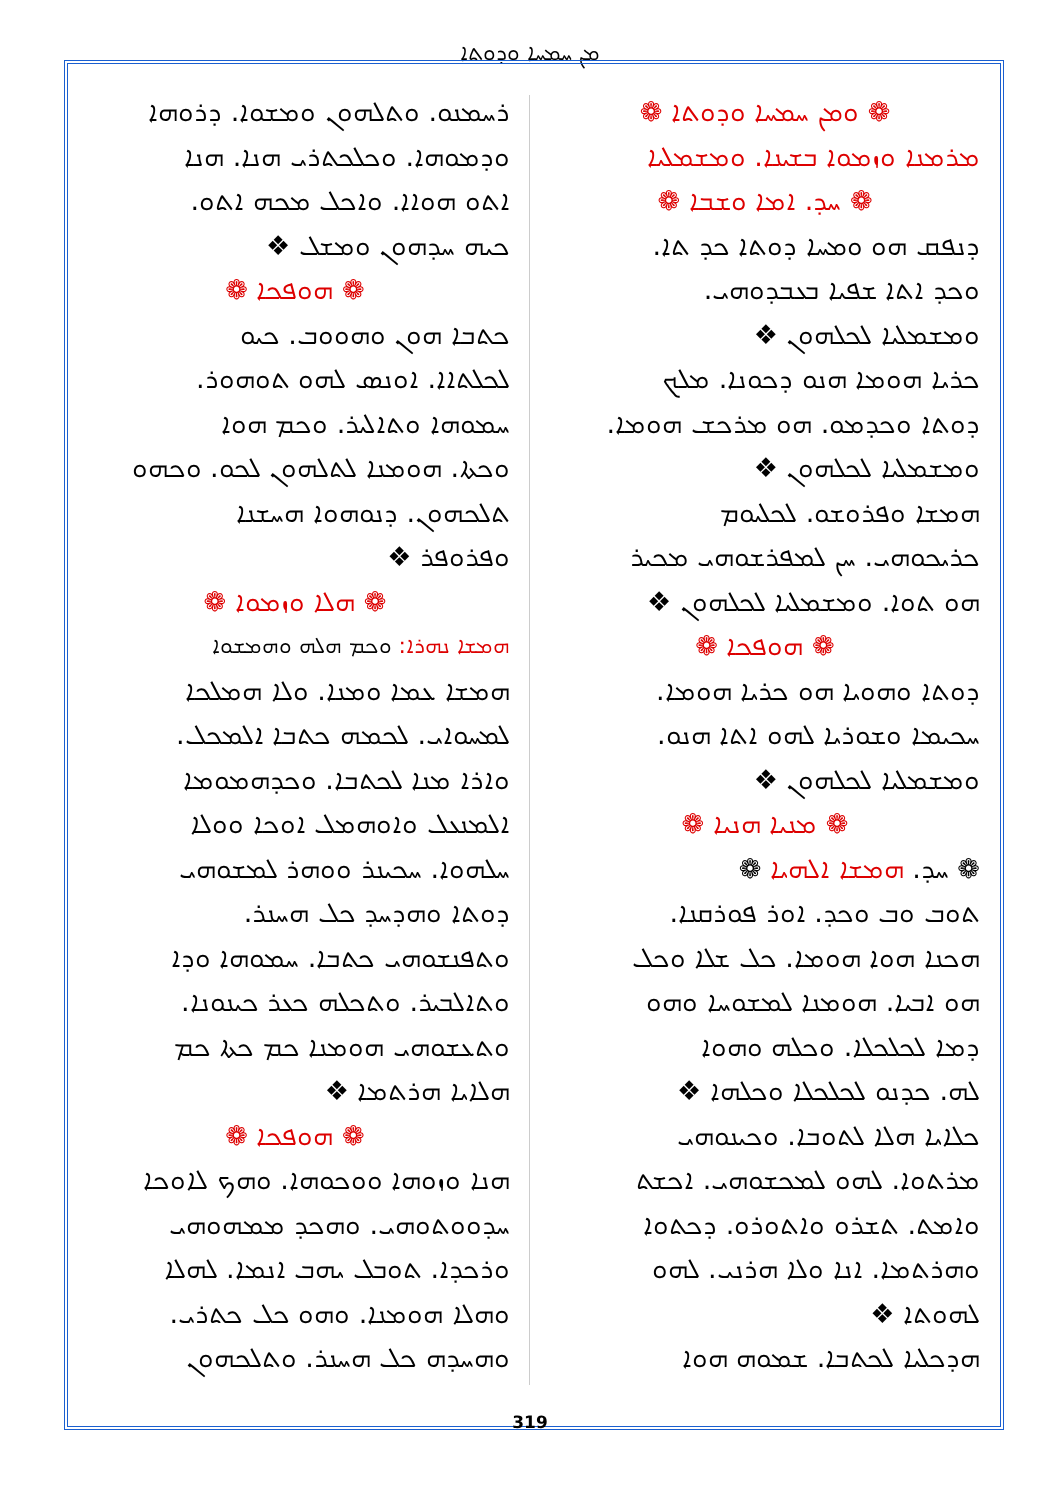ܡܢ ܚܡܚܐ ܘܕܘܬܐ
❁ ܘܡܢ ܚܡܚܐ ܘܕܘܬܐ ❁
ܡܪܡܢܐ ܘܙܡܘܐ ܒܫܝܢܐ. ܘܡܫܡܠܝܐ
❁ ܚܕ. ܐܡܐ ܘܫܒܐ ❁
ܕܢܦܩ ܗܘ ܘܡܚܐ ܕܘܬܐ ܟܕ ܬܐ.
ܘܟܕ ܐܬܐ ܫܦܝܐ ܒܥܒܕܘܗܝ.
ܘܡܫܡܠܝܐ ܠܟܠܗܘܢ ❖
ܟܪܝܐ ܗܘܡܐ ܗܢܘ ܕܟܘܢܐ. ܡܠܟ
ܕܘܬܐ ܘܟܕܡܘ. ܗܘ ܡܪܟܫ ܗܘܡܐ.
ܘܡܫܡܠܝܐ ܠܟܠܗܘܢ ❖
ܗܡܫܐ ܘܦܪܘܫܘ. ܠܟܠܝܘܡ
ܟܪܝܟܘܗܝ. ܚܢ ܠܡܦܪܫܘܗܝ ܡܟܝܪ
ܗܘ ܬܘܐ. ܘܡܫܡܠܝܐ ܠܟܠܗܘܢ ❖
❁ ܗܘܦܟܐ ❁
ܕܘܬܐ ܘܗܘܝܐ ܗܘ ܟܪܝܐ ܗܘܡܐ.
ܚܟܝܡܐ ܘܫܘܪܝܐ ܠܗܘ ܐܬܐ ܗܢܘ.
ܘܡܫܡܠܝܐ ܠܟܠܗܘܢ ❖
❁ ܡܢܝܐ ܗܢܝܐ ❁
❁ ܚܕ. ܗܡܫܐ ܐܠܗܝܐ ❁
ܬܘܒ ܘܒ ܘܟܕ. ܐܘܪ ܦܘܪܩܢܐ.
ܗܟܢܐ ܗܘܐ ܗܘܡܐ. ܟܠ ܫܠܐ ܘܟܠ
ܗܘ ܐܒܝܐ. ܗܘܡܢܐ ܠܡܫܘܚܐ ܘܗܘ
ܕܡܐ ܠܟܠܟܠܐ. ܘܟܠܗ ܘܗܘܐ
ܠܗ. ܟܕܢܘ ܠܟܠܟܠܐ ܘܟܠܗܐ ❖
ܟܠܐܝܐ ܗܠܐ ܠܬܘܒܐ. ܘܟܝܢܘܗܝ
ܡܪܬܘܐ. ܠܗܘ ܠܡܟܫܘܗܝ. ܐܟܫܬ
ܘܐܡܬ. ܬܫܪܘ ܘܐܬܘܪܘ. ܕܟܬܘܐ
ܘܗܪܬܡܐ. ܐܢܐ ܘܠܐ ܗܪܢܝ. ܠܗܘ
ܠܗܘܬܐ ❖
ܗܕܟܠܝܐ ܠܟܬܒܐ. ܫܡܘܗ ܗܘܐ
ܪܚܡܢܘ. ܘܬܠܗܘܢ ܘܡܫܘܐ. ܕܪܘܗܐ
ܘܕܡܘܗܐ. ܘܟܠܟܬܪܝ ܗܢܐ. ܗܢܐ
ܐܬܘ ܗܘܐܐ. ܘܐܟܠ ܡܟܗ ܐܬܘ.
ܟܝܗ ܚܕܗܘܢ ܘܡܫܠ ❖
❁ ܗܘܦܟܐ ❁
ܟܬܒܐ ܗܘܢ ܘܗܘܘܒ. ܟܝܘ
ܠܟܠܬܐܐ. ܐܘܢܣ ܠܗܘ ܬܘܗܘܪ.
ܚܡܘܗܐ ܘܬܐܠܝܪ. ܘܟܡ ܗܘܐ
ܘܟܬܐ. ܗܘܡܢܐ ܠܬܠܗܘܢ ܠܟܘ. ܘܟܗܘ
ܬܠܟܗܘܢ. ܕܢܘܗܘܐ ܗܚܫܢܐ
ܘܦܪܘܦܪ ❖
❁ ܗܠܐ ܘܙܡܘܐ ❁
ܗܡܫܐ ܢܗܪܐ: ܘܟܡ ܗܠܗ ܘܗܡܫܘܐ
ܗܡܫܐ ܥܡܐ ܘܡܢܐ. ܘܠܐ ܗܡܠܟܐ
ܠܡܚܘܐܝ. ܠܟܡܗ ܟܬܒܐ ܐܠܡܟܠ.
ܘܐܪܐ ܡܢܐ ܠܟܬܒܐ. ܘܟܕܗܡܘܡܐ
ܐܠܡܢܥܠ ܘܐܘܗܡܠ ܐܘܟܐ ܘܘܠܐ
ܚܠܗܘܐ. ܚܟܝܢܪ ܘܘܗܪ ܠܡܫܘܗܝ
ܕܘܬܐ ܘܗܕܚܕ ܟܠ ܗܚܢܪ.
ܘܬܦܢܫܘܗܝ ܟܬܒܐ. ܚܡܘܗܐ ܘܕܐ
ܘܬܐܠܒܝܪ. ܘܬܟܠܗ ܟܥܪ ܟܝܢܘܢܐ.
ܘܬܥܫܘܗܝ ܗܘܡܢܐ ܟܡ ܟܬܐ ܟܡ
ܗܠܐܝܐ ܗܪܬܡܐ ❖
❁ ܗܘܦܟܐ ❁
ܗܢܐ ܘܙܘܗܐ ܘܘܟܘܗܐ. ܘܗܟ ܠܐܘܟܐ
ܚܕܘܘܬܘܗܝ. ܘܗܟܕ ܡܡܗܘܗܝ
ܘܪܟܕܐ. ܬܘܒܠ ܝܗܒ ܐܢܡܐ. ܠܗܠܐ
ܘܗܠܐ ܗܘܡܢܐ. ܘܗܘ ܟܠ ܟܬܪܝ.
ܘܗܚܕܗ ܟܠ ܗܚܢܪ. ܘܬܠܟܗܘܢ
319